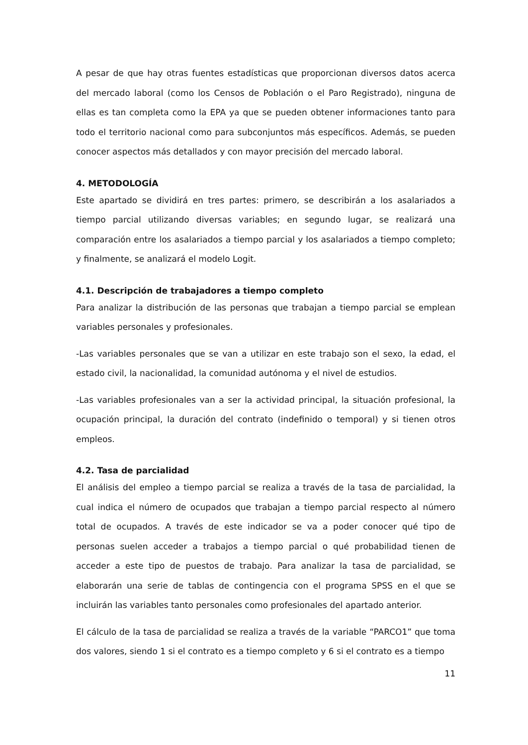A pesar de que hay otras fuentes estadísticas que proporcionan diversos datos acerca del mercado laboral (como los Censos de Población o el Paro Registrado), ninguna de ellas es tan completa como la EPA ya que se pueden obtener informaciones tanto para todo el territorio nacional como para subconjuntos más específicos. Además, se pueden conocer aspectos más detallados y con mayor precisión del mercado laboral.
4. METODOLOGÍA
Este apartado se dividirá en tres partes: primero, se describirán a los asalariados a tiempo parcial utilizando diversas variables; en segundo lugar, se realizará una comparación entre los asalariados a tiempo parcial y los asalariados a tiempo completo; y finalmente, se analizará el modelo Logit.
4.1. Descripción de trabajadores a tiempo completo
Para analizar la distribución de las personas que trabajan a tiempo parcial se emplean variables personales y profesionales.
-Las variables personales que se van a utilizar en este trabajo son el sexo, la edad, el estado civil, la nacionalidad, la comunidad autónoma y el nivel de estudios.
-Las variables profesionales van a ser la actividad principal, la situación profesional, la ocupación principal, la duración del contrato (indefinido o temporal) y si tienen otros empleos.
4.2. Tasa de parcialidad
El análisis del empleo a tiempo parcial se realiza a través de la tasa de parcialidad, la cual indica el número de ocupados que trabajan a tiempo parcial respecto al número total de ocupados. A través de este indicador se va a poder conocer qué tipo de personas suelen acceder a trabajos a tiempo parcial o qué probabilidad tienen de acceder a este tipo de puestos de trabajo. Para analizar la tasa de parcialidad, se elaborarán una serie de tablas de contingencia con el programa SPSS en el que se incluirán las variables tanto personales como profesionales del apartado anterior.
El cálculo de la tasa de parcialidad se realiza a través de la variable “PARCO1” que toma dos valores, siendo 1 si el contrato es a tiempo completo y 6 si el contrato es a tiempo
11